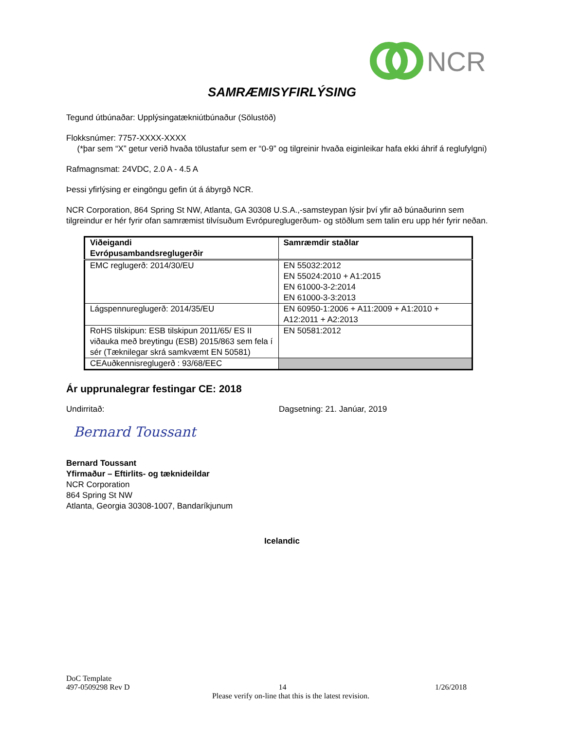NCR
SAMRÆMISYFIRLÝSING
Tegund útbúnaðar: Upplýsingatækniútbúnaður (Sölustöð)
Flokksnúmer: 7757-XXXX-XXXX
(*þar sem “X” getur verið hvaða tölustafur sem er “0-9” og tilgreinir hvaða eiginleikar hafa ekki áhrif á reglufylgni)
Rafmagnsmat: 24VDC, 2.0 A - 4.5 A
Þessi yfirlýsing er eingöngu gefin út á ábyrgð NCR.
NCR Corporation, 864 Spring St NW, Atlanta, GA 30308 U.S.A.,-samsteypan lýsir því yfir að búnaðurinn sem tilgreindur er hér fyrir ofan samræmist tilvísuðum Evrópureglugerðum- og stöðlum sem talin eru upp hér fyrir neðan.
| Viðeigandi Evrópusambandsreglugerðir | Samræmdir staðlar |
| --- | --- |
| EMC reglugerð: 2014/30/EU | EN 55032:2012 EN 55024:2010 + A1:2015 EN 61000-3-2:2014 EN 61000-3-3:2013 |
| Lágspennureglugerð: 2014/35/EU | EN 60950-1:2006 + A11:2009 + A1:2010 + A12:2011 + A2:2013 |
| RoHS tilskipun: ESB tilskipun 2011/65/ ES II viðauka með breytingu (ESB) 2015/863 sem fela í sér (Tæknilegar skrá samkvæmt EN 50581) | EN 50581:2012 |
| CEAuðkennisreglugerð : 93/68/EEC | |
Ár upprunalegrar festingar CE: 2018
Undirritað: Dagsetning: 21. Janúar, 2019
Bernard Toussant
Bernard Toussant
Yfirmaður – Eftirlits- og tæknideildar
NCR Corporation
864 Spring St NW
Atlanta, Georgia 30308-1007, Bandaríkjunum
Icelandic
DoC Template
497-0509298 Rev D 14 1/26/2018
Please verify on-line that this is the latest revision.